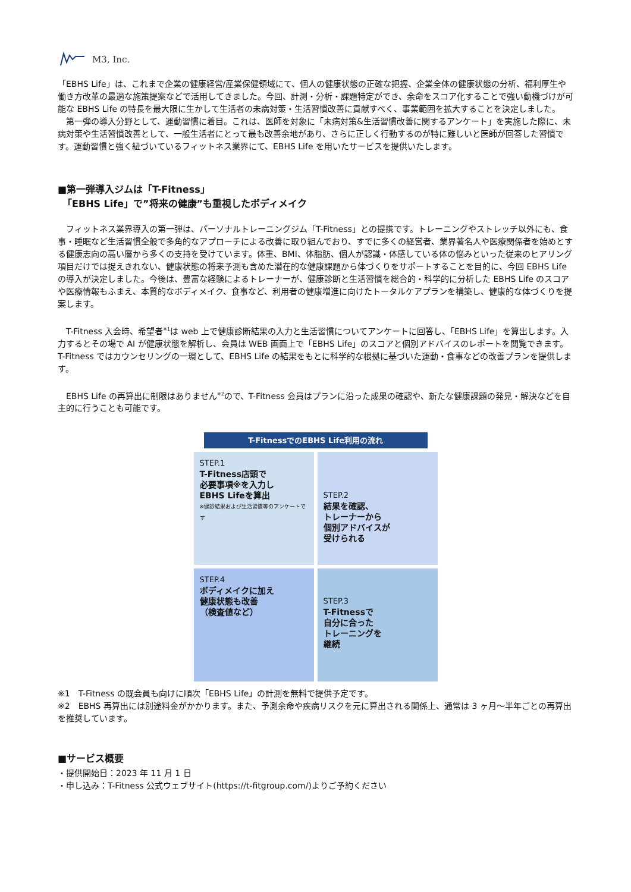M3, Inc.
「EBHS Life」は、これまで企業の健康経営/産業保健領域にて、個人の健康状態の正確な把握、企業全体の健康状態の分析、福利厚生や働き方改革の最適な施策提案などで活用してきました。今回、計測・分析・課題特定ができ、余命をスコア化することで強い動機づけが可能な EBHS Life の特長を最大限に生かして生活者の未病対策・生活習慣改善に貢献すべく、事業範囲を拡大することを決定しました。
　第一弾の導入分野として、運動習慣に着目。これは、医師を対象に「未病対策&生活習慣改善に関するアンケート」を実施した際に、未病対策や生活習慣改善として、一般生活者にとって最も改善余地があり、さらに正しく行動するのが特に難しいと医師が回答した習慣です。運動習慣と強く紐づいているフィットネス業界にて、EBHS Life を用いたサービスを提供いたします。
■第一弾導入ジムは「T-Fitness」
　「EBHS Life」で”将来の健康”も重視したボディメイク
　フィットネス業界導入の第一弾は、パーソナルトレーニングジム「T-Fitness」との提携です。トレーニングやストレッチ以外にも、食事・睡眠など生活習慣全般で多角的なアプローチによる改善に取り組んでおり、すでに多くの経営者、業界著名人や医療関係者を始めとする健康志向の高い層から多くの支持を受けています。体重、BMI、体脂肪、個人が認識・体感している体の悩みといった従来のヒアリング項目だけでは捉えきれない、健康状態の将来予測も含めた潜在的な健康課題から体づくりをサポートすることを目的に、今回 EBHS Life の導入が決定しました。今後は、豊富な経験によるトレーナーが、健康診断と生活習慣を総合的・科学的に分析した EBHS Life のスコアや医療情報もふまえ、本質的なボディメイク、食事など、利用者の健康増進に向けたトータルケアプランを構築し、健康的な体づくりを提案します。
　T-Fitness 入会時、希望者<sup>※1</sup>は web 上で健康診断結果の入力と生活習慣についてアンケートに回答し、「EBHS Life」を算出します。入力するとその場で AI が健康状態を解析し、会員は WEB 画面上で「EBHS Life」のスコアと個別アドバイスのレポートを閲覧できます。T-Fitness ではカウンセリングの一環として、EBHS Life の結果をもとに科学的な根拠に基づいた運動・食事などの改善プランを提供します。
　EBHS Life の再算出に制限はありません<sup>※2</sup>ので、T-Fitness 会員はプランに沿った成果の確認や、新たな健康課題の発見・解決などを自主的に行うことも可能です。
T-FitnessでのEBHS Life利用の流れ
STEP.1
T-Fitness店頭で
必要事項※を入力し
EBHS Lifeを算出
※健診結果および生活習慣等のアンケートです
STEP.2
結果を確認、
トレーナーから
個別アドバイスが
受けられる
STEP.4
ボディメイクに加え
健康状態も改善
（検査値など）
STEP.3
T-Fitnessで
自分に合った
トレーニングを
継続
※1　T-Fitness の既会員も向けに順次「EBHS Life」の計測を無料で提供予定です。
※2　EBHS 再算出には別途料金がかかります。また、予測余命や疾病リスクを元に算出される関係上、通常は 3 ヶ月～半年ごとの再算出を推奨しています。
■サービス概要
・提供開始日：2023 年 11 月 1 日
・申し込み：T-Fitness 公式ウェブサイト(https://t-fitgroup.com/)よりご予約ください